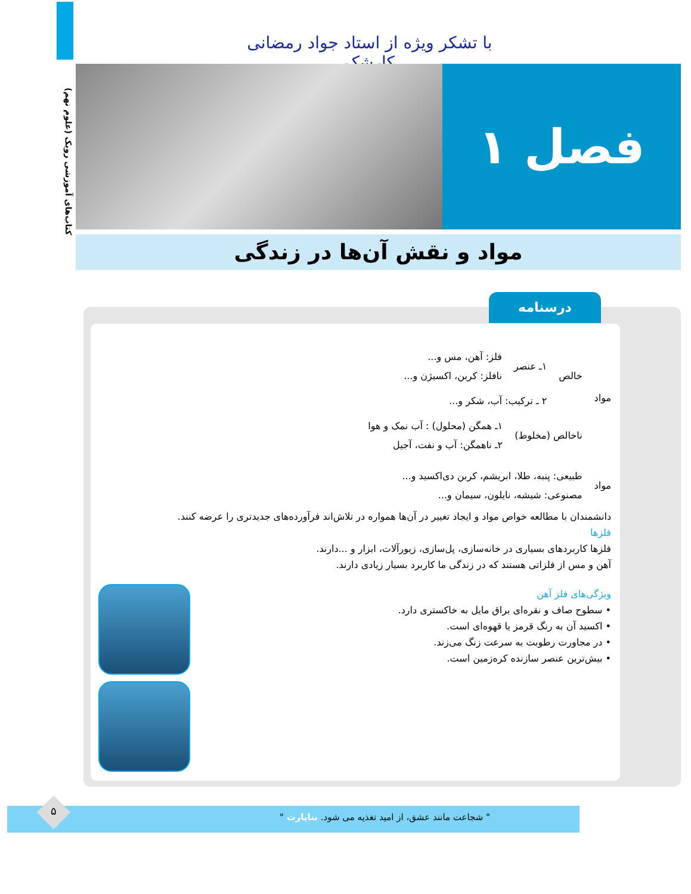کتاب‌های آموزشی رویک (علوم نهم)
با تشکر ویژه از استاد جواد رمضانی کارشک
فصل ۱
مواد و نقش آن‌ها در زندگی
درسنامه
مواد
خالص
۱ـ عنصر
فلز: آهن، مس و...
نافلز: کربن، اکسیژن و...
۲ ـ ترکیب: آب، شکر و...
ناخالص (مخلوط)
۱ـ همگن (محلول) : آب نمک و هوا
۲ـ ناهمگن: آب و نفت، آجیل
مواد
طبیعی: پنبه، طلا، ابریشم، کربن دی‌اکسید و...
مصنوعی: شیشه، نایلون، سیمان و...
دانشمندان با مطالعه خواص مواد و ایجاد تغییر در آن‌ها همواره در تلاش‌اند فرآورده‌های جدیدتری را عرضه کنند.
فلزها
فلزها کاربردهای بسیاری در خانه‌سازی، پل‌سازی، زیورآلات، ابزار و ...دارند.
آهن و مس از فلزاتی هستند که در زندگی ما کاربرد بسیار زیادی دارند.
ویژگی‌های فلز آهن
• سطوح صاف و نقره‌ای براق مایل به خاکستری دارد.
• اکسید آن به رنگ قرمز یا قهوه‌ای است.
• در مجاورت رطوبت به سرعت زنگ می‌زند.
• بیش‌ترین عنصر سازنده کره‌زمین است.
" شجاعت مانند عشق، از امید تغذیه می شود. بناپارت " ۵